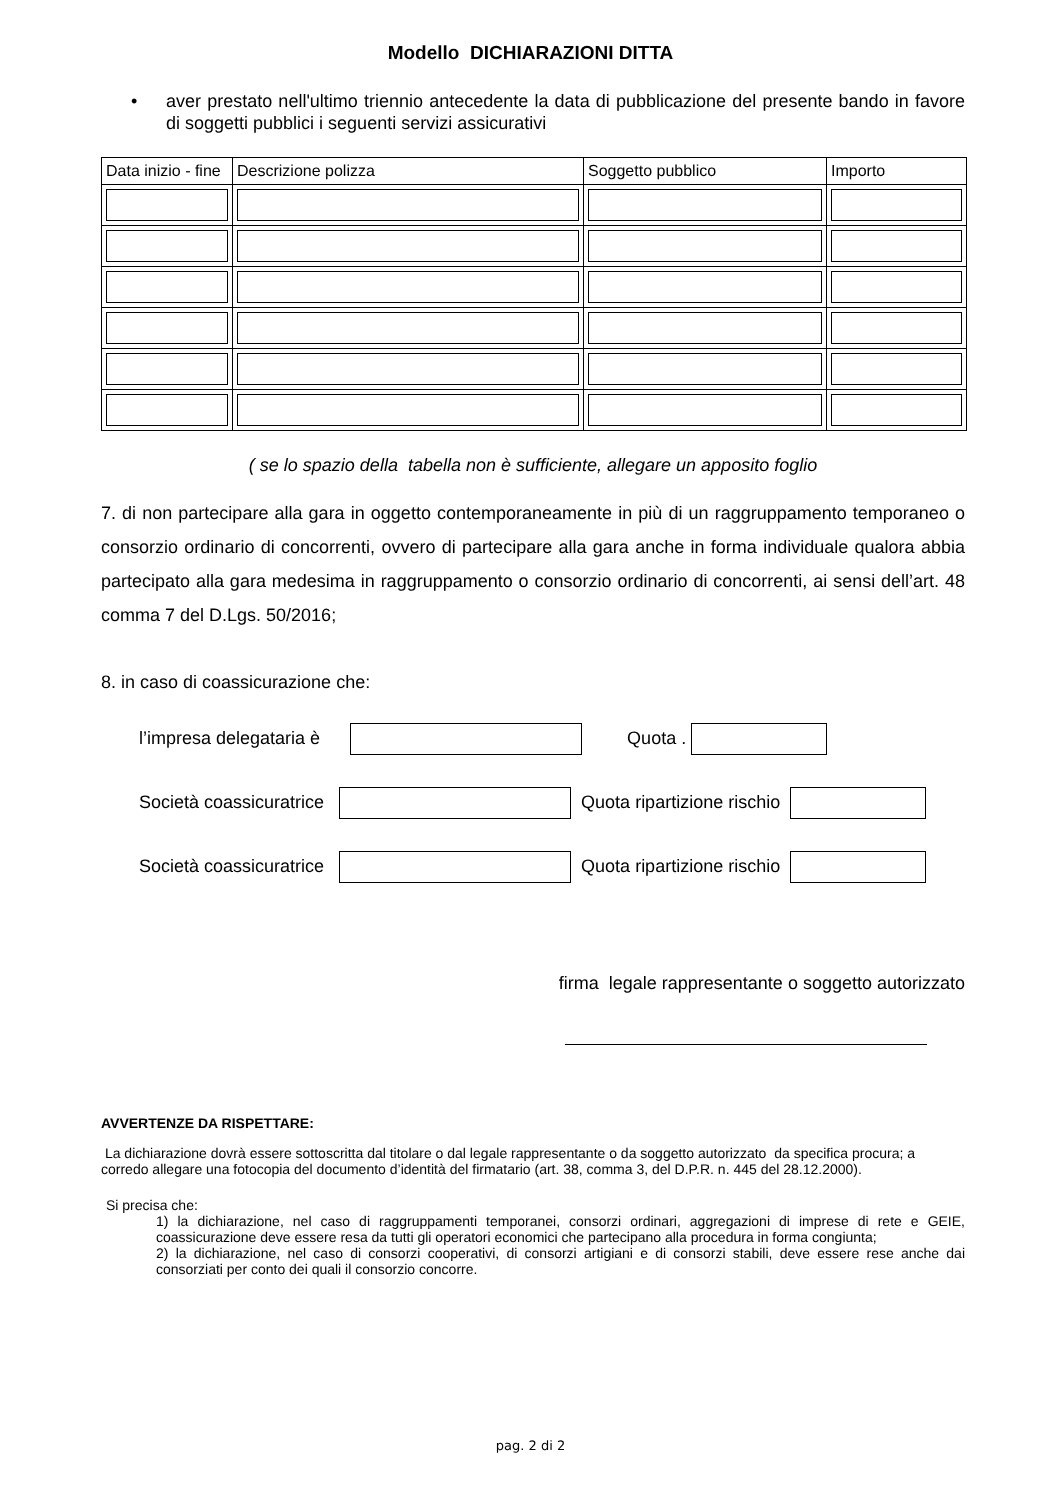Modello DICHIARAZIONI DITTA
• aver prestato nell'ultimo triennio antecedente la data di pubblicazione del presente bando in favore di soggetti pubblici i seguenti servizi assicurativi
| Data inizio - fine | Descrizione polizza | Soggetto pubblico | Importo |
| --- | --- | --- | --- |
( se lo spazio della tabella non è sufficiente, allegare un apposito foglio
7. di non partecipare alla gara in oggetto contemporaneamente in più di un raggruppamento temporaneo o consorzio ordinario di concorrenti, ovvero di partecipare alla gara anche in forma individuale qualora abbia partecipato alla gara medesima in raggruppamento o consorzio ordinario di concorrenti, ai sensi dell’art. 48 comma 7 del D.Lgs. 50/2016;
8. in caso di coassicurazione che:
l’impresa delegataria è Quota .
Società coassicuratrice Quota ripartizione rischio
Società coassicuratrice Quota ripartizione rischio
firma legale rappresentante o soggetto autorizzato
AVVERTENZE DA RISPETTARE:
La dichiarazione dovrà essere sottoscritta dal titolare o dal legale rappresentante o da soggetto autorizzato da specifica procura; a corredo allegare una fotocopia del documento d’identità del firmatario (art. 38, comma 3, del D.P.R. n. 445 del 28.12.2000).
Si precisa che:
1) la dichiarazione, nel caso di raggruppamenti temporanei, consorzi ordinari, aggregazioni di imprese di rete e GEIE, coassicurazione deve essere resa da tutti gli operatori economici che partecipano alla procedura in forma congiunta;
2) la dichiarazione, nel caso di consorzi cooperativi, di consorzi artigiani e di consorzi stabili, deve essere rese anche dai consorziati per conto dei quali il consorzio concorre.
pag. 2 di 2